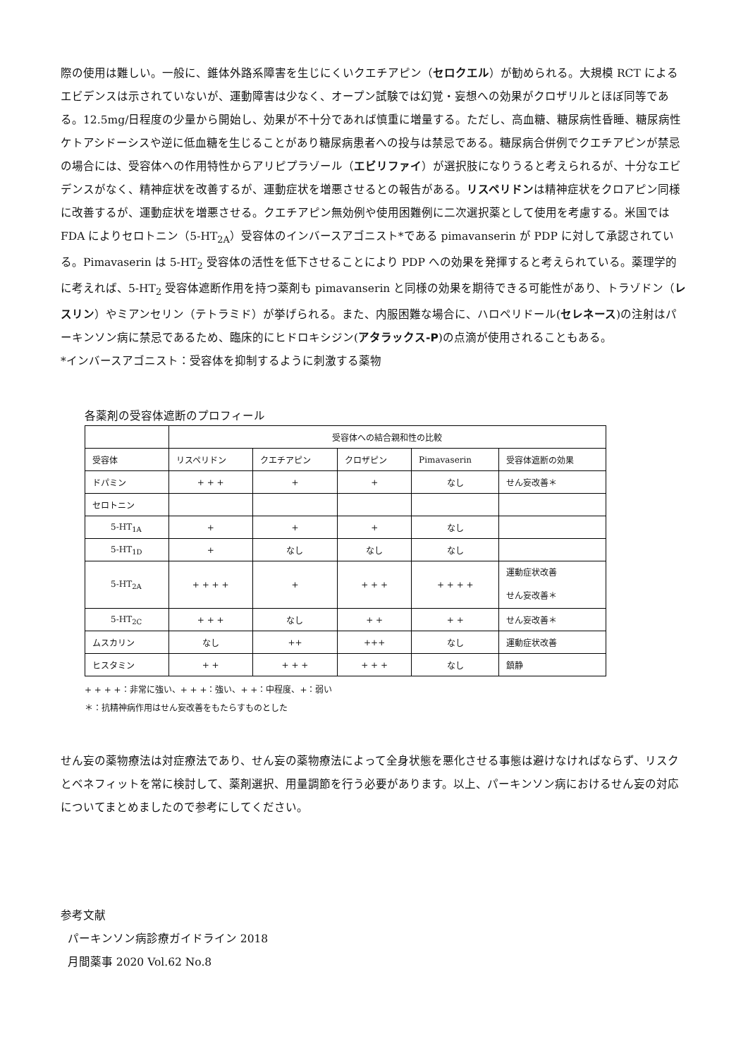際の使用は難しい。一般に、錐体外路系障害を生じにくいクエチアピン（セロクエル）が勧められる。大規模 RCT によるエビデンスは示されていないが、運動障害は少なく、オープン試験では幻覚・妄想への効果がクロザリルとほぼ同等である。12.5mg/日程度の少量から開始し、効果が不十分であれば慎重に増量する。ただし、高血糖、糖尿病性昏睡、糖尿病性ケトアシドーシスや逆に低血糖を生じることがあり糖尿病患者への投与は禁忌である。糖尿病合併例でクエチアピンが禁忌の場合には、受容体への作用特性からアリピプラゾール（エビリファイ）が選択肢になりうると考えられるが、十分なエビデンスがなく、精神症状を改善するが、運動症状を増悪させるとの報告がある。リスペリドンは精神症状をクロアピン同様に改善するが、運動症状を増悪させる。クエチアピン無効例や使用困難例に二次選択薬として使用を考慮する。米国では FDA によりセロトニン（5-HT<sub>2A</sub>）受容体のインバースアゴニスト*である pimavanserin が PDP に対して承認されている。Pimavaserin は 5-HT<sub>2</sub> 受容体の活性を低下させることにより PDP への効果を発揮すると考えられている。薬理学的に考えれば、5-HT<sub>2</sub> 受容体遮断作用を持つ薬剤も pimavanserin と同様の効果を期待できる可能性があり、トラゾドン（レスリン）やミアンセリン（テトラミド）が挙げられる。また、内服困難な場合に、ハロペリドール(セレネース)の注射はパーキンソン病に禁忌であるため、臨床的にヒドロキシジン(アタラックス-P)の点滴が使用されることもある。
*インバースアゴニスト：受容体を抑制するように刺激する薬物
各薬剤の受容体遮断のプロフィール
| | 受容体への結合親和性の比較 | | | | |
| 受容体 | リスペリドン | クエチアピン | クロザピン | Pimavaserin | 受容体遮断の効果 |
| ドパミン | + + + | + | + | なし | せん妄改善＊ |
| セロトニン | | | | | |
| 5-HT<sub>1A</sub> | + | + | + | なし | |
| 5-HT<sub>1D</sub> | + | なし | なし | なし | |
| 5-HT<sub>2A</sub> | + + + + | + | + + + | + + + + | 運動症状改善 せん妄改善＊ |
| 5-HT<sub>2C</sub> | + + + | なし | + + | + + | せん妄改善＊ |
| ムスカリン | なし | ++ | +++ | なし | 運動症状改善 |
| ヒスタミン | + + | + + + | + + + | なし | 鎮静 |
+ + + +：非常に強い、+ + +：強い、+ +：中程度、+：弱い
＊：抗精神病作用はせん妄改善をもたらすものとした
せん妄の薬物療法は対症療法であり、せん妄の薬物療法によって全身状態を悪化させる事態は避けなければならず、リスクとベネフィットを常に検討して、薬剤選択、用量調節を行う必要があります。以上、パーキンソン病におけるせん妄の対応についてまとめましたので参考にしてください。
参考文献
パーキンソン病診療ガイドライン 2018
月間薬事 2020 Vol.62 No.8